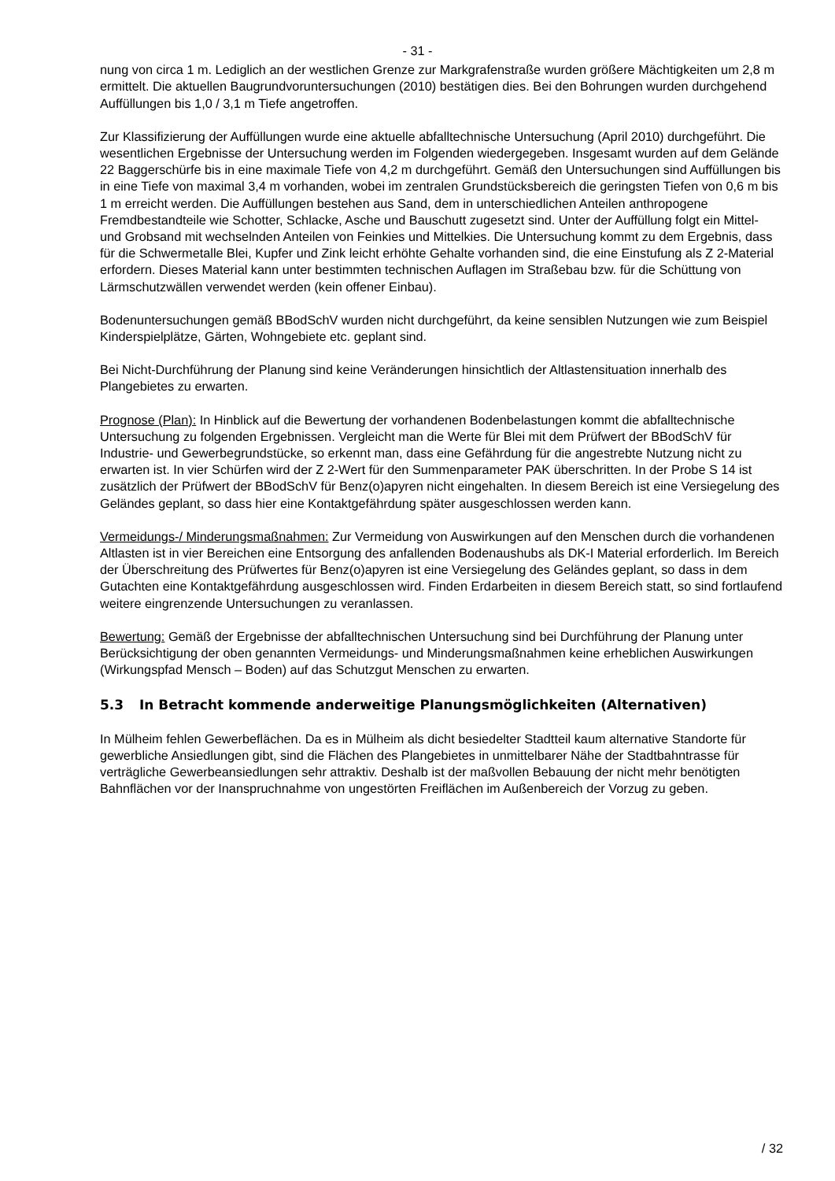- 31 -
nung von circa 1 m. Lediglich an der westlichen Grenze zur Markgrafenstraße wurden größere Mächtigkeiten um 2,8 m ermittelt. Die aktuellen Baugrundvoruntersuchungen (2010) bestätigen dies. Bei den Bohrungen wurden durchgehend Auffüllungen bis 1,0 / 3,1 m Tiefe angetroffen.
Zur Klassifizierung der Auffüllungen wurde eine aktuelle abfalltechnische Untersuchung (April 2010) durchgeführt. Die wesentlichen Ergebnisse der Untersuchung werden im Folgenden wiedergegeben. Insgesamt wurden auf dem Gelände 22 Baggerschürfe bis in eine maximale Tiefe von 4,2 m durchgeführt. Gemäß den Untersuchungen sind Auffüllungen bis in eine Tiefe von maximal 3,4 m vorhanden, wobei im zentralen Grundstücksbereich die geringsten Tiefen von 0,6 m bis 1 m erreicht werden. Die Auffüllungen bestehen aus Sand, dem in unterschiedlichen Anteilen anthropogene Fremdbestandteile wie Schotter, Schlacke, Asche und Bauschutt zugesetzt sind. Unter der Auffüllung folgt ein Mittel- und Grobsand mit wechselnden Anteilen von Feinkies und Mittelkies. Die Untersuchung kommt zu dem Ergebnis, dass für die Schwermetalle Blei, Kupfer und Zink leicht erhöhte Gehalte vorhanden sind, die eine Einstufung als Z 2-Material erfordern. Dieses Material kann unter bestimmten technischen Auflagen im Straßebau bzw. für die Schüttung von Lärmschutzwällen verwendet werden (kein offener Einbau).
Bodenuntersuchungen gemäß BBodSchV wurden nicht durchgeführt, da keine sensiblen Nutzungen wie zum Beispiel Kinderspielplätze, Gärten, Wohngebiete etc. geplant sind.
Bei Nicht-Durchführung der Planung sind keine Veränderungen hinsichtlich der Altlastensituation innerhalb des Plangebietes zu erwarten.
Prognose (Plan): In Hinblick auf die Bewertung der vorhandenen Bodenbelastungen kommt die abfalltechnische Untersuchung zu folgenden Ergebnissen. Vergleicht man die Werte für Blei mit dem Prüfwert der BBodSchV für Industrie- und Gewerbegrundstücke, so erkennt man, dass eine Gefährdung für die angestrebte Nutzung nicht zu erwarten ist. In vier Schürfen wird der Z 2-Wert für den Summenparameter PAK überschritten. In der Probe S 14 ist zusätzlich der Prüfwert der BBodSchV für Benz(o)apyren nicht eingehalten. In diesem Bereich ist eine Versiegelung des Geländes geplant, so dass hier eine Kontaktgefährdung später ausgeschlossen werden kann.
Vermeidungs-/ Minderungsmaßnahmen: Zur Vermeidung von Auswirkungen auf den Menschen durch die vorhandenen Altlasten ist in vier Bereichen eine Entsorgung des anfallenden Bodenaushubs als DK-I Material erforderlich. Im Bereich der Überschreitung des Prüfwertes für Benz(o)apyren ist eine Versiegelung des Geländes geplant, so dass in dem Gutachten eine Kontaktgefährdung ausgeschlossen wird. Finden Erdarbeiten in diesem Bereich statt, so sind fortlaufend weitere eingrenzende Untersuchungen zu veranlassen.
Bewertung: Gemäß der Ergebnisse der abfalltechnischen Untersuchung sind bei Durchführung der Planung unter Berücksichtigung der oben genannten Vermeidungs- und Minderungsmaßnahmen keine erheblichen Auswirkungen (Wirkungspfad Mensch – Boden) auf das Schutzgut Menschen zu erwarten.
5.3 In Betracht kommende anderweitige Planungsmöglichkeiten (Alternativen)
In Mülheim fehlen Gewerbeflächen. Da es in Mülheim als dicht besiedelter Stadtteil kaum alternative Standorte für gewerbliche Ansiedlungen gibt, sind die Flächen des Plangebietes in unmittelbarer Nähe der Stadtbahntrasse für verträgliche Gewerbeansiedlungen sehr attraktiv. Deshalb ist der maßvollen Bebauung der nicht mehr benötigten Bahnflächen vor der Inanspruchnahme von ungestörten Freiflächen im Außenbereich der Vorzug zu geben.
/ 32